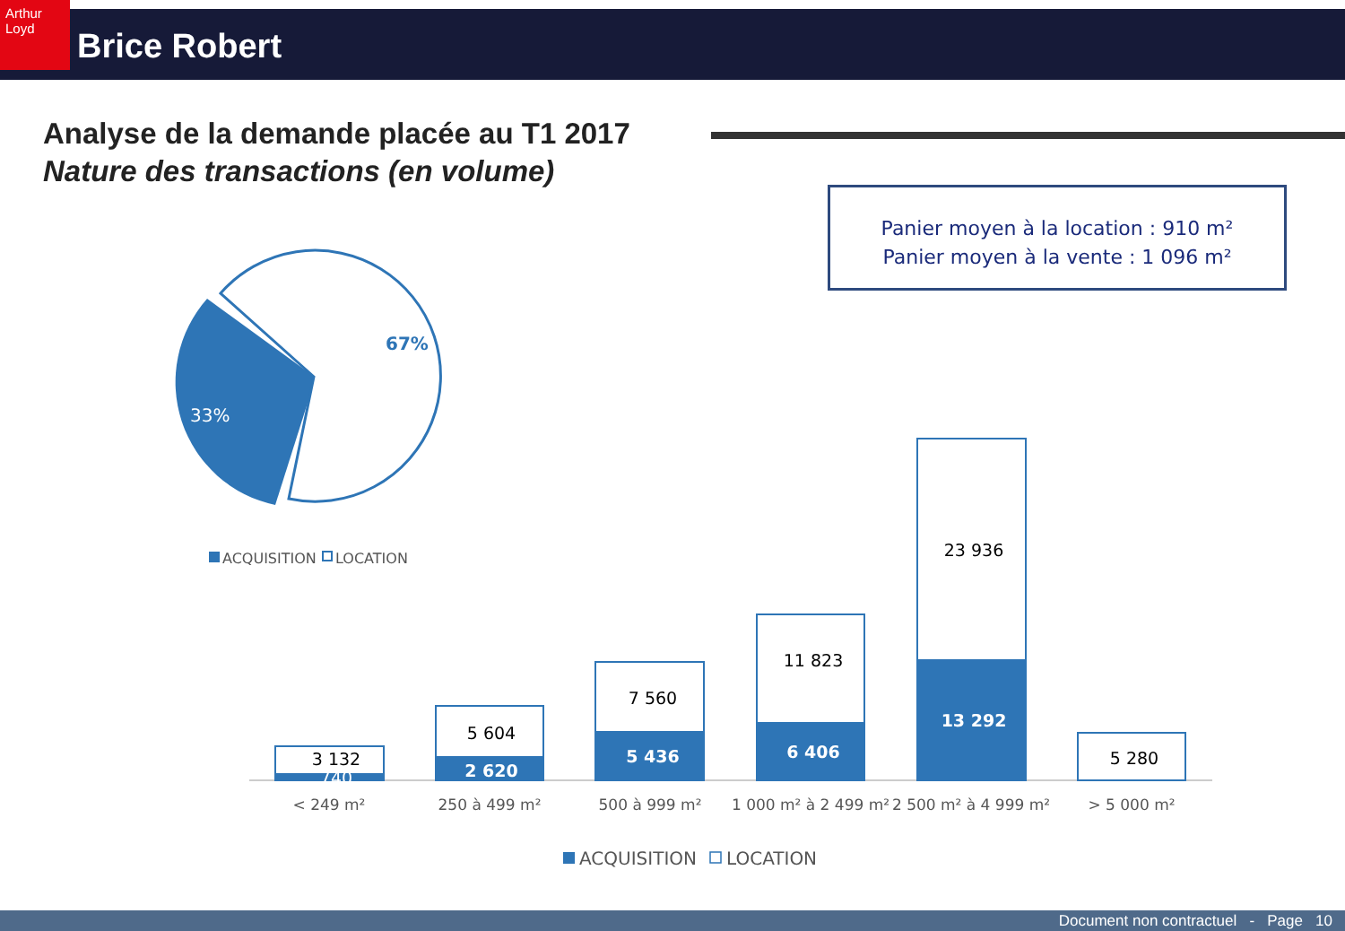Arthur Loyd
Brice Robert
Analyse de la demande placée au T1 2017
Nature des transactions (en volume)
Panier moyen à la location : 910 m²
Panier moyen à la vente : 1 096 m²
67%
33%
3 132
740
5 604
2 620
7 560
5 436
11 823
6 406
23 936
13 292
5 280
< 249 m²
250 à 499 m²
500 à 999 m²
1 000 m² à 2 499 m²
2 500 m² à 4 999 m²
> 5 000 m²
ACQUISITION
LOCATION
ACQUISITION
LOCATION
Document non contractuel - Page 10